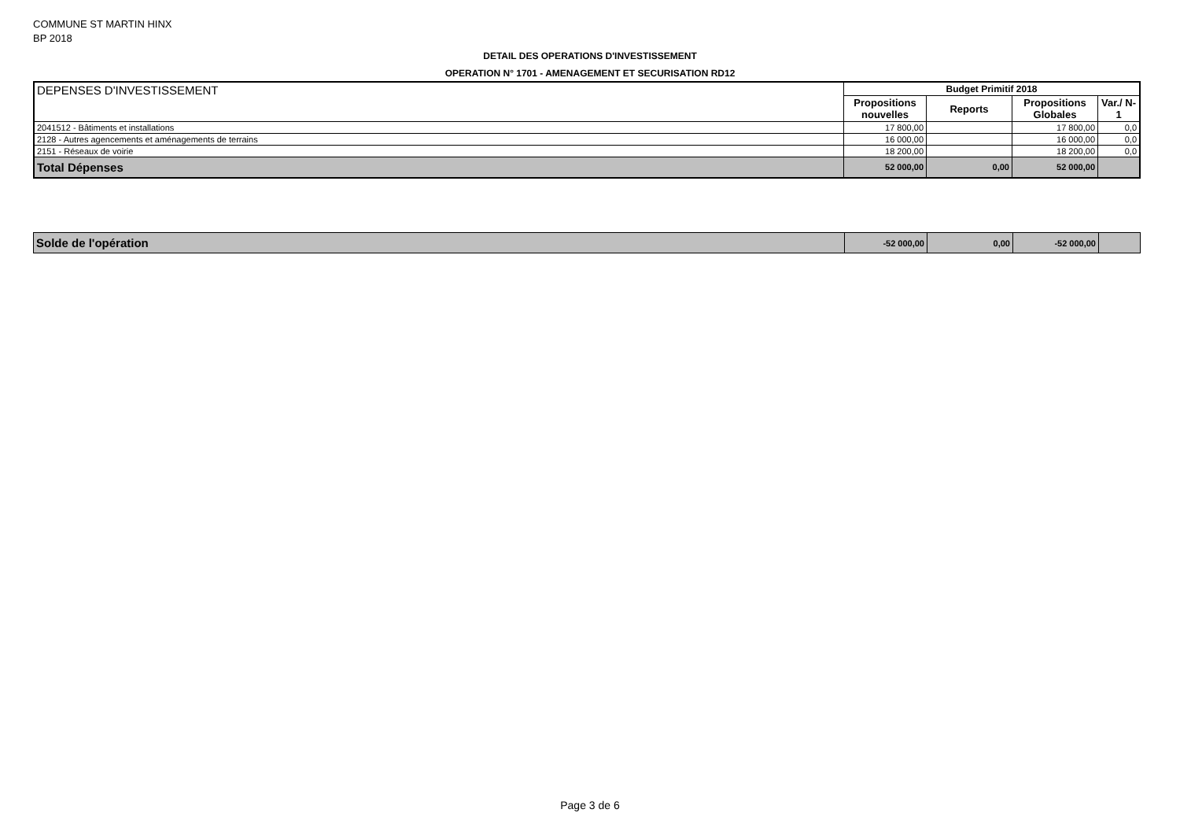COMMUNE ST MARTIN HINX
BP 2018
DETAIL DES OPERATIONS D'INVESTISSEMENT
OPERATION N° 1701 - AMENAGEMENT ET SECURISATION RD12
| DEPENSES D'INVESTISSEMENT | Budget Primitif 2018 | | | |
| | Propositions nouvelles | Reports | Propositions Globales | Var./ N-1 |
| 2041512 - Bâtiments et installations | 17 800,00 | | 17 800,00 | 0,0 |
| 2128 - Autres agencements et aménagements de terrains | 16 000,00 | | 16 000,00 | 0,0 |
| 2151 - Réseaux de voirie | 18 200,00 | | 18 200,00 | 0,0 |
| Total Dépenses | 52 000,00 | 0,00 | 52 000,00 | |
| Solde de l'opération | -52 000,00 | 0,00 | -52 000,00 | |
Page 3 de 6